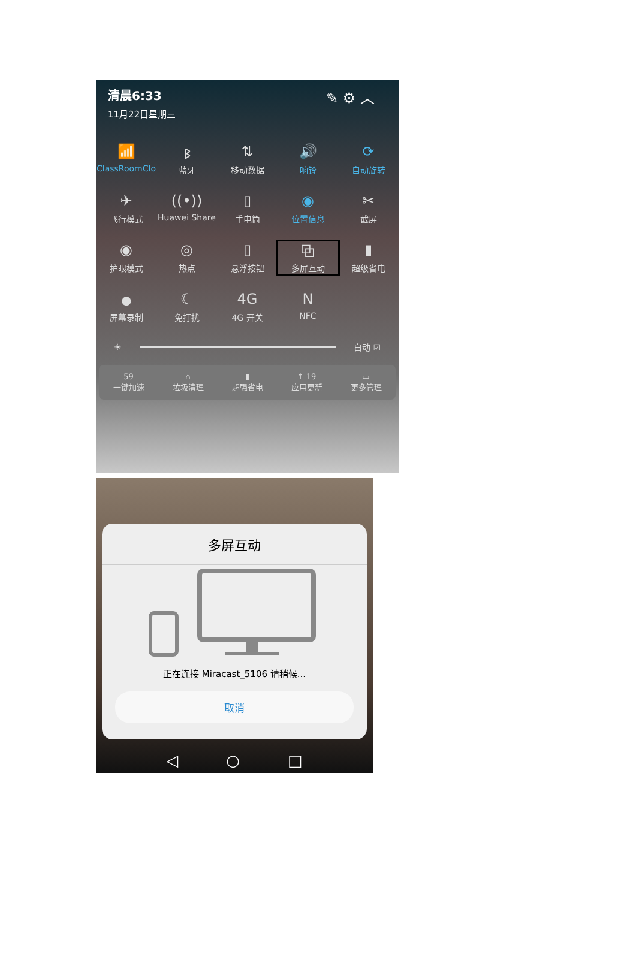清晨6:33
11月22日星期三
✎ ⚙ ︿
📶
ClassRoomClo
ᛒ
蓝牙
⇅
移动数据
🔊
响铃
⟳
自动旋转
✈
飞行模式
((•))
Huawei Share
▯
手电筒
◉
位置信息
✂
截屏
◉
护眼模式
◎
热点
▯
悬浮按钮
⧉
多屏互动
▮
超级省电
⏺
屏幕录制
☾
免打扰
4G
4G 开关
N
NFC
☀
自动 ☑
59
一键加速
⌂
垃圾清理
▮
超强省电
↑ 19
应用更新
▭
更多管理
多屏互动
正在连接 Miracast_5106 请稍候...
取消
◁ ○ □